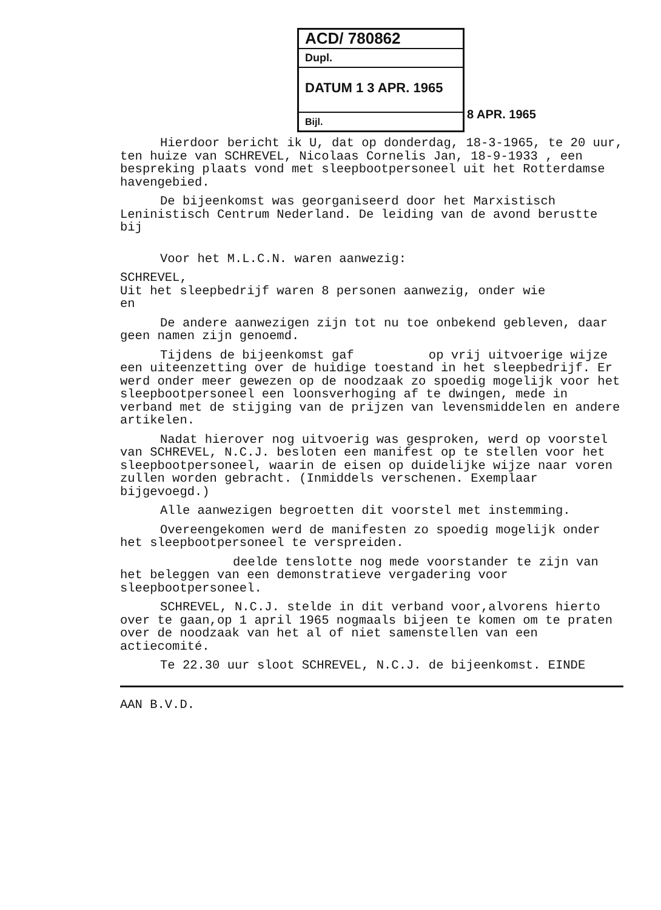ACD/ 780862
Dupl.
DATUM 1 3 APR. 1965
Bijl.
8 APR. 1965
Hierdoor bericht ik U, dat op donderdag, 18-3-1965, te 20 uur, ten huize van SCHREVEL, Nicolaas Cornelis Jan, 18-9-1933 , een bespreking plaats vond met sleepbootpersoneel uit het Rotterdamse havengebied.
De bijeenkomst was georganiseerd door het Marxistisch Leninistisch Centrum Nederland. De leiding van de avond berustte bij
Voor het M.L.C.N. waren aanwezig:
SCHREVEL,
Uit het sleepbedrijf waren 8 personen aanwezig, onder wie
en
De andere aanwezigen zijn tot nu toe onbekend gebleven, daar geen namen zijn genoemd.
Tijdens de bijeenkomst gaf op vrij uitvoerige wijze een uiteenzetting over de huidige toestand in het sleepbedrijf. Er werd onder meer gewezen op de noodzaak zo spoedig mogelijk voor het sleepbootpersoneel een loonsverhoging af te dwingen, mede in verband met de stijging van de prijzen van levensmiddelen en andere artikelen.
Nadat hierover nog uitvoerig was gesproken, werd op voorstel van SCHREVEL, N.C.J. besloten een manifest op te stellen voor het sleepbootpersoneel, waarin de eisen op duidelijke wijze naar voren zullen worden gebracht. (Inmiddels verschenen. Exemplaar bijgevoegd.)
Alle aanwezigen begroetten dit voorstel met instemming.
Overeengekomen werd de manifesten zo spoedig mogelijk onder het sleepbootpersoneel te verspreiden.
deelde tenslotte nog mede voorstander te zijn van het beleggen van een demonstratieve vergadering voor sleepbootpersoneel.
SCHREVEL, N.C.J. stelde in dit verband voor,alvorens hierto over te gaan,op 1 april 1965 nogmaals bijeen te komen om te praten over de noodzaak van het al of niet samenstellen van een actiecomité.
Te 22.30 uur sloot SCHREVEL, N.C.J. de bijeenkomst. EINDE
AAN B.V.D.